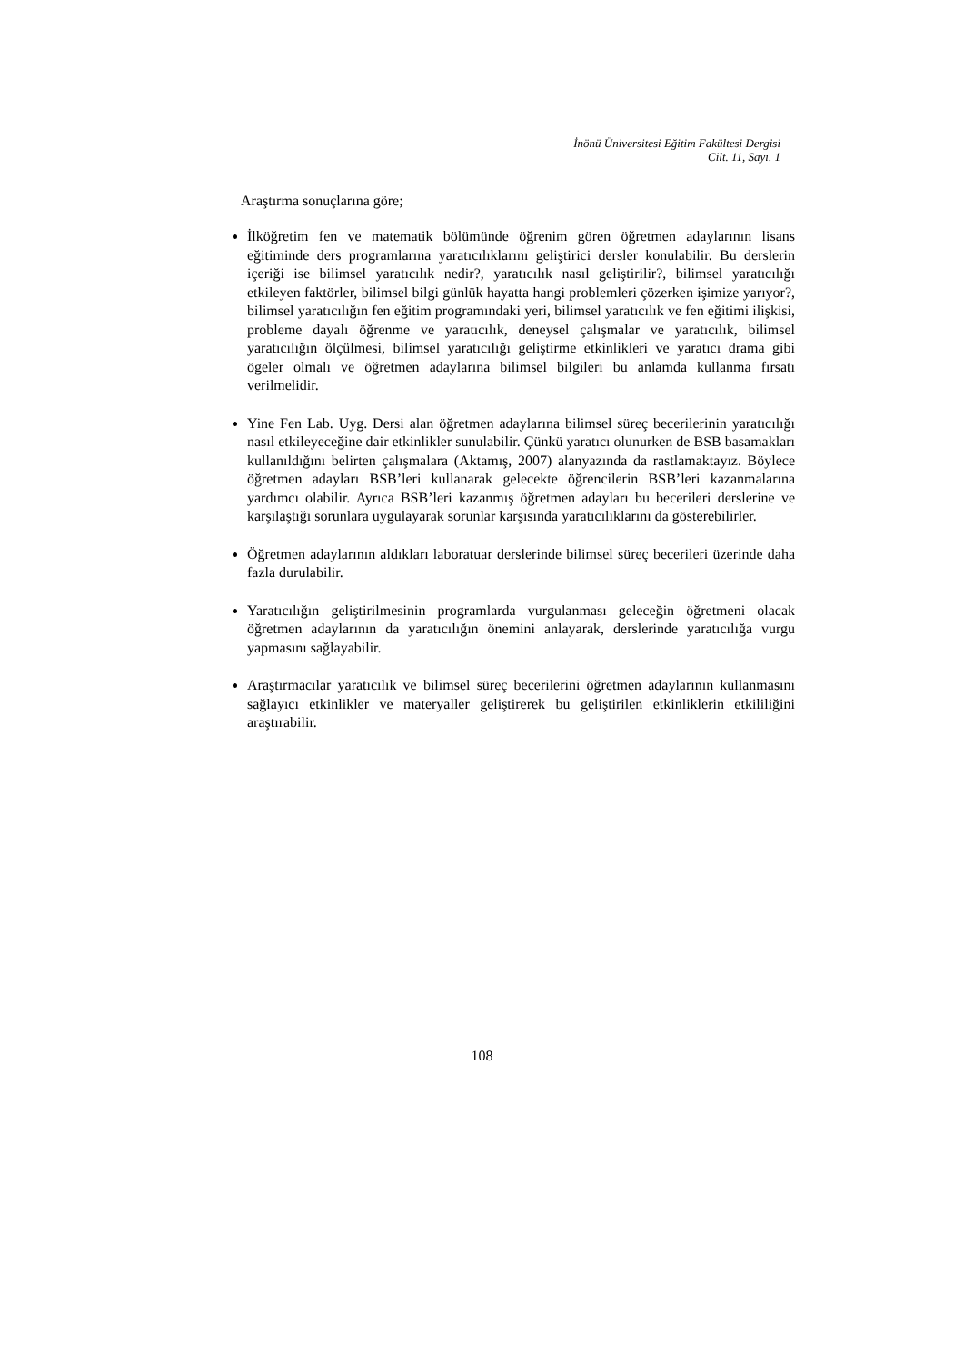İnönü Üniversitesi Eğitim Fakültesi Dergisi
Cilt. 11, Sayı. 1
Araştırma sonuçlarına göre;
İlköğretim fen ve matematik bölümünde öğrenim gören öğretmen adaylarının lisans eğitiminde ders programlarına yaratıcılıklarını geliştirici dersler konulabilir. Bu derslerin içeriği ise bilimsel yaratıcılık nedir?, yaratıcılık nasıl geliştirilir?, bilimsel yaratıcılığı etkileyen faktörler, bilimsel bilgi günlük hayatta hangi problemleri çözerken işimize yarıyor?, bilimsel yaratıcılığın fen eğitim programındaki yeri, bilimsel yaratıcılık ve fen eğitimi ilişkisi, probleme dayalı öğrenme ve yaratıcılık, deneysel çalışmalar ve yaratıcılık, bilimsel yaratıcılığın ölçülmesi, bilimsel yaratıcılığı geliştirme etkinlikleri ve yaratıcı drama gibi ögeler olmalı ve öğretmen adaylarına bilimsel bilgileri bu anlamda kullanma fırsatı verilmelidir.
Yine Fen Lab. Uyg. Dersi alan öğretmen adaylarına bilimsel süreç becerilerinin yaratıcılığı nasıl etkileyeceğine dair etkinlikler sunulabilir. Çünkü yaratıcı olunurken de BSB basamakları kullanıldığını belirten çalışmalara (Aktamış, 2007) alanyazında da rastlamaktayız. Böylece öğretmen adayları BSB’leri kullanarak gelecekte öğrencilerin BSB’leri kazanmalarına yardımcı olabilir. Ayrıca BSB’leri kazanmış öğretmen adayları bu becerileri derslerine ve karşılaştığı sorunlara uygulayarak sorunlar karşısında yaratıcılıklarını da gösterebilirler.
Öğretmen adaylarının aldıkları laboratuar derslerinde bilimsel süreç becerileri üzerinde daha fazla durulabilir.
Yaratıcılığın geliştirilmesinin programlarda vurgulanması geleceğin öğretmeni olacak öğretmen adaylarının da yaratıcılığın önemini anlayarak, derslerinde yaratıcılığa vurgu yapmasını sağlayabilir.
Araştırmacılar yaratıcılık ve bilimsel süreç becerilerini öğretmen adaylarının kullanmasını sağlayıcı etkinlikler ve materyaller geliştirerek bu geliştirilen etkinliklerin etkililiğini araştırabilir.
108